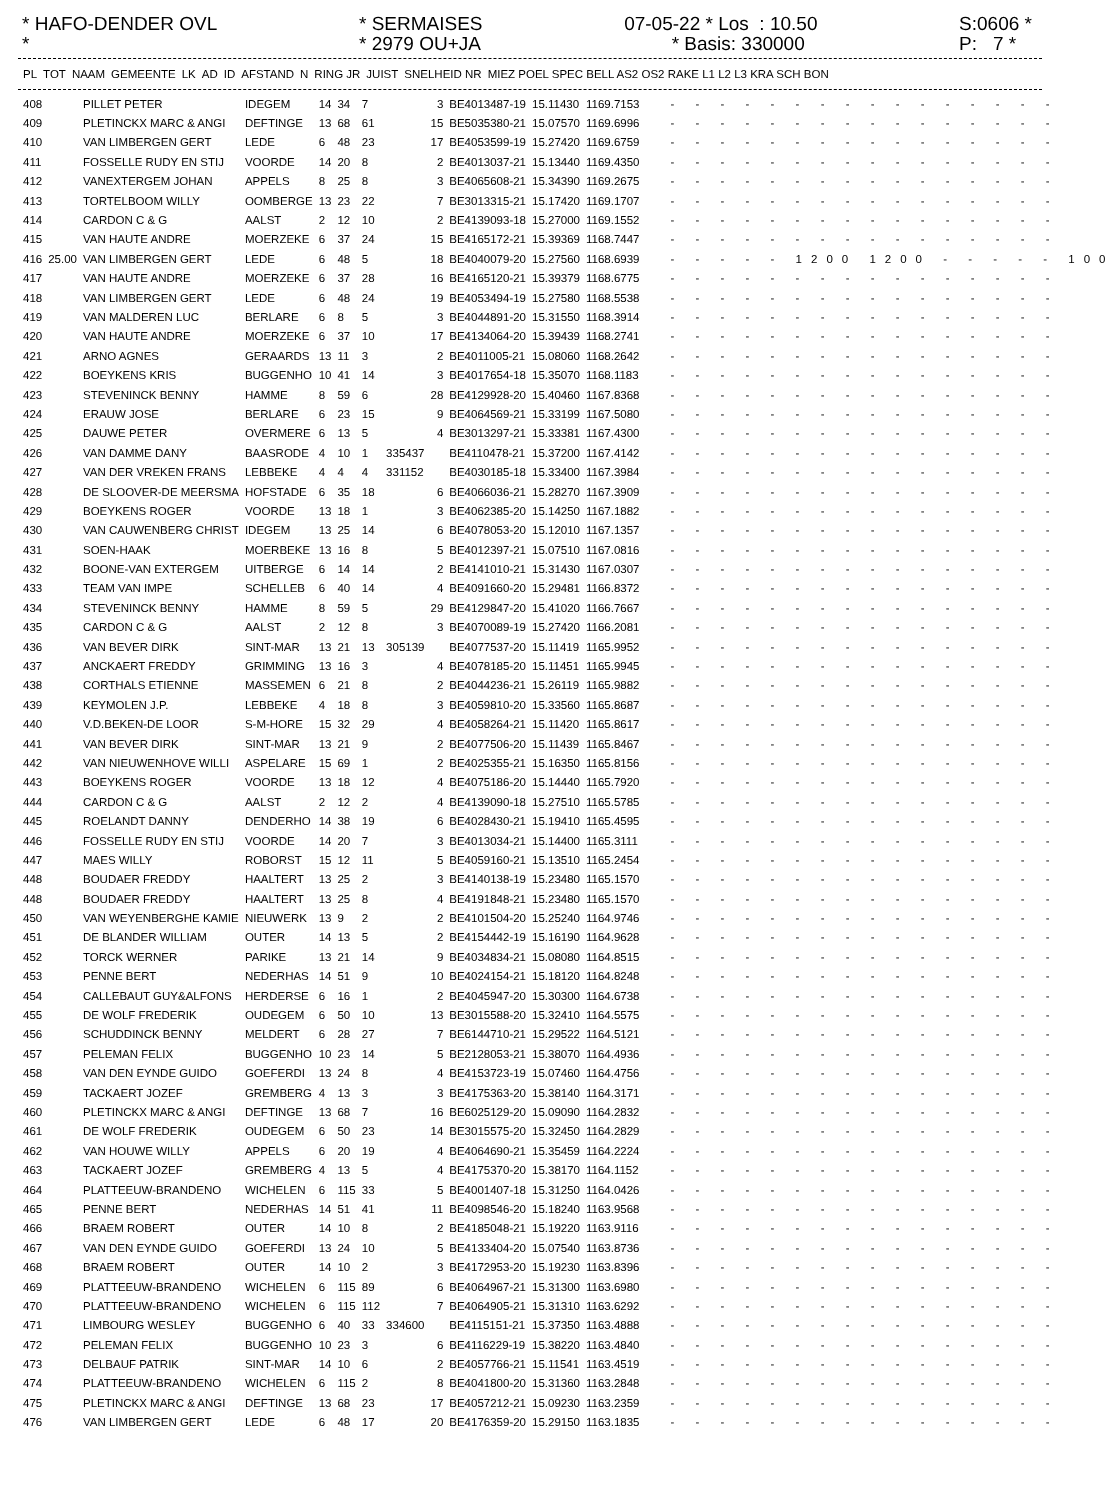* HAFO-DENDER OVL *
* SERMAISES * 2979 OU+JA
07-05-22 * Los : 10.50 * Basis: 330000
S:0606 * P: 7 *
| PL | TOT | NAAM | GEMEENTE | LK | AD | ID | AFSTAND | N | RING JR | JUIST | SNELHEID NR | MIEZ POEL SPEC BELL AS2 OS2 RAKE L1 L2 L3 KRA SCH BON |
| --- | --- | --- | --- | --- | --- | --- | --- | --- | --- | --- | --- | --- |
| 408 | | PILLET PETER | IDEGEM | 14 | 34 | 7 | | 3 | BE4013487-19 | 15.11430 | 1169.7153 | - - - - - - - - - - - - - - - - |
| 409 | | PLETINCKX MARC & ANGI | DEFTINGE | 13 | 68 | 61 | | 15 | BE5035380-21 | 15.07570 | 1169.6996 | - - - - - - - - - - - - - - - - |
| 410 | | VAN LIMBERGEN GERT | LEDE | 6 | 48 | 23 | | 17 | BE4053599-19 | 15.27420 | 1169.6759 | - - - - - - - - - - - - - - - - |
| 411 | | FOSSELLE RUDY EN STIJ | VOORDE | 14 | 20 | 8 | | 2 | BE4013037-21 | 15.13440 | 1169.4350 | - - - - - - - - - - - - - - - - |
| 412 | | VANEXTERGEM JOHAN | APPELS | 8 | 25 | 8 | | 3 | BE4065608-21 | 15.34390 | 1169.2675 | - - - - - - - - - - - - - - - - |
| 413 | | TORTELBOOM WILLY | OOMBERGE | 13 | 23 | 22 | | 7 | BE3013315-21 | 15.17420 | 1169.1707 | - - - - - - - - - - - - - - - - |
| 414 | | CARDON C & G | AALST | 2 | 12 | 10 | | 2 | BE4139093-18 | 15.27000 | 1169.1552 | - - - - - - - - - - - - - - - - |
| 415 | | VAN HAUTE ANDRE | MOERZEKE | 6 | 37 | 24 | | 15 | BE4165172-21 | 15.39369 | 1168.7447 | - - - - - - - - - - - - - - - - |
| 416 | 25.00 | VAN LIMBERGEN GERT | LEDE | 6 | 48 | 5 | | 18 | BE4040079-20 | 15.27560 | 1168.6939 | - - - - - 1200 1200 - - - - - 100 |
| 417 | | VAN HAUTE ANDRE | MOERZEKE | 6 | 37 | 28 | | 16 | BE4165120-21 | 15.39379 | 1168.6775 | - - - - - - - - - - - - - - - - |
| 418 | | VAN LIMBERGEN GERT | LEDE | 6 | 48 | 24 | | 19 | BE4053494-19 | 15.27580 | 1168.5538 | - - - - - - - - - - - - - - - - |
| 419 | | VAN MALDEREN LUC | BERLARE | 6 | 8 | 5 | | 3 | BE4044891-20 | 15.31550 | 1168.3914 | - - - - - - - - - - - - - - - - |
| 420 | | VAN HAUTE ANDRE | MOERZEKE | 6 | 37 | 10 | | 17 | BE4134064-20 | 15.39439 | 1168.2741 | - - - - - - - - - - - - - - - - |
| 421 | | ARNO AGNES | GERAARDS | 13 | 11 | 3 | | 2 | BE4011005-21 | 15.08060 | 1168.2642 | - - - - - - - - - - - - - - - - |
| 422 | | BOEYKENS KRIS | BUGGENHO | 10 | 41 | 14 | | 3 | BE4017654-18 | 15.35070 | 1168.1183 | - - - - - - - - - - - - - - - - |
| 423 | | STEVENINCK BENNY | HAMME | 8 | 59 | 6 | | 28 | BE4129928-20 | 15.40460 | 1167.8368 | - - - - - - - - - - - - - - - - |
| 424 | | ERAUW JOSE | BERLARE | 6 | 23 | 15 | | 9 | BE4064569-21 | 15.33199 | 1167.5080 | - - - - - - - - - - - - - - - - |
| 425 | | DAUWE PETER | OVERMERE | 6 | 13 | 5 | | 4 | BE3013297-21 | 15.33381 | 1167.4300 | - - - - - - - - - - - - - - - - |
| 426 | | VAN DAMME DANY | BAASRODE | 4 | 10 | 1 | 335437 | | BE4110478-21 | 15.37200 | 1167.4142 | - - - - - - - - - - - - - - - - |
| 427 | | VAN DER VREKEN FRANS | LEBBEKE | 4 | 4 | 4 | 331152 | | BE4030185-18 | 15.33400 | 1167.3984 | - - - - - - - - - - - - - - - - |
| 428 | | DE SLOOVER-DE MEERSMA | HOFSTADE | 6 | 35 | 18 | | 6 | BE4066036-21 | 15.28270 | 1167.3909 | - - - - - - - - - - - - - - - - |
| 429 | | BOEYKENS ROGER | VOORDE | 13 | 18 | 1 | | 3 | BE4062385-20 | 15.14250 | 1167.1882 | - - - - - - - - - - - - - - - - |
| 430 | | VAN CAUWENBERG CHRIST | IDEGEM | 13 | 25 | 14 | | 6 | BE4078053-20 | 15.12010 | 1167.1357 | - - - - - - - - - - - - - - - - |
| 431 | | SOEN-HAAK | MOERBEKE | 13 | 16 | 8 | | 5 | BE4012397-21 | 15.07510 | 1167.0816 | - - - - - - - - - - - - - - - - |
| 432 | | BOONE-VAN EXTERGEM | UITBERGE | 6 | 14 | 14 | | 2 | BE4141010-21 | 15.31430 | 1167.0307 | - - - - - - - - - - - - - - - - |
| 433 | | TEAM VAN IMPE | SCHELLEB | 6 | 40 | 14 | | 4 | BE4091660-20 | 15.29481 | 1166.8372 | - - - - - - - - - - - - - - - - |
| 434 | | STEVENINCK BENNY | HAMME | 8 | 59 | 5 | | 29 | BE4129847-20 | 15.41020 | 1166.7667 | - - - - - - - - - - - - - - - - |
| 435 | | CARDON C & G | AALST | 2 | 12 | 8 | | 3 | BE4070089-19 | 15.27420 | 1166.2081 | - - - - - - - - - - - - - - - - |
| 436 | | VAN BEVER DIRK | SINT-MAR | 13 | 21 | 13 | 305139 | | BE4077537-20 | 15.11419 | 1165.9952 | - - - - - - - - - - - - - - - - |
| 437 | | ANCKAERT FREDDY | GRIMMING | 13 | 16 | 3 | | 4 | BE4078185-20 | 15.11451 | 1165.9945 | - - - - - - - - - - - - - - - - |
| 438 | | CORTHALS ETIENNE | MASSEMEN | 6 | 21 | 8 | | 2 | BE4044236-21 | 15.26119 | 1165.9882 | - - - - - - - - - - - - - - - - |
| 439 | | KEYMOLEN J.P. | LEBBEKE | 4 | 18 | 8 | | 3 | BE4059810-20 | 15.33560 | 1165.8687 | - - - - - - - - - - - - - - - - |
| 440 | | V.D.BEKEN-DE LOOR | S-M-HORE | 15 | 32 | 29 | | 4 | BE4058264-21 | 15.11420 | 1165.8617 | - - - - - - - - - - - - - - - - |
| 441 | | VAN BEVER DIRK | SINT-MAR | 13 | 21 | 9 | | 2 | BE4077506-20 | 15.11439 | 1165.8467 | - - - - - - - - - - - - - - - - |
| 442 | | VAN NIEUWENHOVE WILLI | ASPELARE | 15 | 69 | 1 | | 2 | BE4025355-21 | 15.16350 | 1165.8156 | - - - - - - - - - - - - - - - - |
| 443 | | BOEYKENS ROGER | VOORDE | 13 | 18 | 12 | | 4 | BE4075186-20 | 15.14440 | 1165.7920 | - - - - - - - - - - - - - - - - |
| 444 | | CARDON C & G | AALST | 2 | 12 | 2 | | 4 | BE4139090-18 | 15.27510 | 1165.5785 | - - - - - - - - - - - - - - - - |
| 445 | | ROELANDT DANNY | DENDERHO | 14 | 38 | 19 | | 6 | BE4028430-21 | 15.19410 | 1165.4595 | - - - - - - - - - - - - - - - - |
| 446 | | FOSSELLE RUDY EN STIJ | VOORDE | 14 | 20 | 7 | | 3 | BE4013034-21 | 15.14400 | 1165.3111 | - - - - - - - - - - - - - - - - |
| 447 | | MAES WILLY | ROBORST | 15 | 12 | 11 | | 5 | BE4059160-21 | 15.13510 | 1165.2454 | - - - - - - - - - - - - - - - - |
| 448 | | BOUDAER FREDDY | HAALTERT | 13 | 25 | 2 | | 3 | BE4140138-19 | 15.23480 | 1165.1570 | - - - - - - - - - - - - - - - - |
| 448 | | BOUDAER FREDDY | HAALTERT | 13 | 25 | 8 | | 4 | BE4191848-21 | 15.23480 | 1165.1570 | - - - - - - - - - - - - - - - - |
| 450 | | VAN WEYENBERGHE KAMIE | NIEUWERK | 13 | 9 | 2 | | 2 | BE4101504-20 | 15.25240 | 1164.9746 | - - - - - - - - - - - - - - - - |
| 451 | | DE BLANDER WILLIAM | OUTER | 14 | 13 | 5 | | 2 | BE4154442-19 | 15.16190 | 1164.9628 | - - - - - - - - - - - - - - - - |
| 452 | | TORCK WERNER | PARIKE | 13 | 21 | 14 | | 9 | BE4034834-21 | 15.08080 | 1164.8515 | - - - - - - - - - - - - - - - - |
| 453 | | PENNE BERT | NEDERHAS | 14 | 51 | 9 | | 10 | BE4024154-21 | 15.18120 | 1164.8248 | - - - - - - - - - - - - - - - - |
| 454 | | CALLEBAUT GUY&ALFONS | HERDERSE | 6 | 16 | 1 | | 2 | BE4045947-20 | 15.30300 | 1164.6738 | - - - - - - - - - - - - - - - - |
| 455 | | DE WOLF FREDERIK | OUDEGEM | 6 | 50 | 10 | | 13 | BE3015588-20 | 15.32410 | 1164.5575 | - - - - - - - - - - - - - - - - |
| 456 | | SCHUDDINCK BENNY | MELDERT | 6 | 28 | 27 | | 7 | BE6144710-21 | 15.29522 | 1164.5121 | - - - - - - - - - - - - - - - - |
| 457 | | PELEMAN FELIX | BUGGENHO | 10 | 23 | 14 | | 5 | BE2128053-21 | 15.38070 | 1164.4936 | - - - - - - - - - - - - - - - - |
| 458 | | VAN DEN EYNDE GUIDO | GOEFERDI | 13 | 24 | 8 | | 4 | BE4153723-19 | 15.07460 | 1164.4756 | - - - - - - - - - - - - - - - - |
| 459 | | TACKAERT JOZEF | GREMBERG | 4 | 13 | 3 | | 3 | BE4175363-20 | 15.38140 | 1164.3171 | - - - - - - - - - - - - - - - - |
| 460 | | PLETINCKX MARC & ANGI | DEFTINGE | 13 | 68 | 7 | | 16 | BE6025129-20 | 15.09090 | 1164.2832 | - - - - - - - - - - - - - - - - |
| 461 | | DE WOLF FREDERIK | OUDEGEM | 6 | 50 | 23 | | 14 | BE3015575-20 | 15.32450 | 1164.2829 | - - - - - - - - - - - - - - - - |
| 462 | | VAN HOUWE WILLY | APPELS | 6 | 20 | 19 | | 4 | BE4064690-21 | 15.35459 | 1164.2224 | - - - - - - - - - - - - - - - - |
| 463 | | TACKAERT JOZEF | GREMBERG | 4 | 13 | 5 | | 4 | BE4175370-20 | 15.38170 | 1164.1152 | - - - - - - - - - - - - - - - - |
| 464 | | PLATTEEUW-BRANDENO | WICHELEN | 6 | 115 | 33 | | 5 | BE4001407-18 | 15.31250 | 1164.0426 | - - - - - - - - - - - - - - - - |
| 465 | | PENNE BERT | NEDERHAS | 14 | 51 | 41 | | 11 | BE4098546-20 | 15.18240 | 1163.9568 | - - - - - - - - - - - - - - - - |
| 466 | | BRAEM ROBERT | OUTER | 14 | 10 | 8 | | 2 | BE4185048-21 | 15.19220 | 1163.9116 | - - - - - - - - - - - - - - - - |
| 467 | | VAN DEN EYNDE GUIDO | GOEFERDI | 13 | 24 | 10 | | 5 | BE4133404-20 | 15.07540 | 1163.8736 | - - - - - - - - - - - - - - - - |
| 468 | | BRAEM ROBERT | OUTER | 14 | 10 | 2 | | 3 | BE4172953-20 | 15.19230 | 1163.8396 | - - - - - - - - - - - - - - - - |
| 469 | | PLATTEEUW-BRANDENO | WICHELEN | 6 | 115 | 89 | | 6 | BE4064967-21 | 15.31300 | 1163.6980 | - - - - - - - - - - - - - - - - |
| 470 | | PLATTEEUW-BRANDENO | WICHELEN | 6 | 115 | 112 | | 7 | BE4064905-21 | 15.31310 | 1163.6292 | - - - - - - - - - - - - - - - - |
| 471 | | LIMBOURG WESLEY | BUGGENHO | 6 | 40 | 33 | 334600 | | BE4115151-21 | 15.37350 | 1163.4888 | - - - - - - - - - - - - - - - - |
| 472 | | PELEMAN FELIX | BUGGENHO | 10 | 23 | 3 | | 6 | BE4116229-19 | 15.38220 | 1163.4840 | - - - - - - - - - - - - - - - - |
| 473 | | DELBAUF PATRIK | SINT-MAR | 14 | 10 | 6 | | 2 | BE4057766-21 | 15.11541 | 1163.4519 | - - - - - - - - - - - - - - - - |
| 474 | | PLATTEEUW-BRANDENO | WICHELEN | 6 | 115 | 2 | | 8 | BE4041800-20 | 15.31360 | 1163.2848 | - - - - - - - - - - - - - - - - |
| 475 | | PLETINCKX MARC & ANGI | DEFTINGE | 13 | 68 | 23 | | 17 | BE4057212-21 | 15.09230 | 1163.2359 | - - - - - - - - - - - - - - - - |
| 476 | | VAN LIMBERGEN GERT | LEDE | 6 | 48 | 17 | | 20 | BE4176359-20 | 15.29150 | 1163.1835 | - - - - - - - - - - - - - - - - |